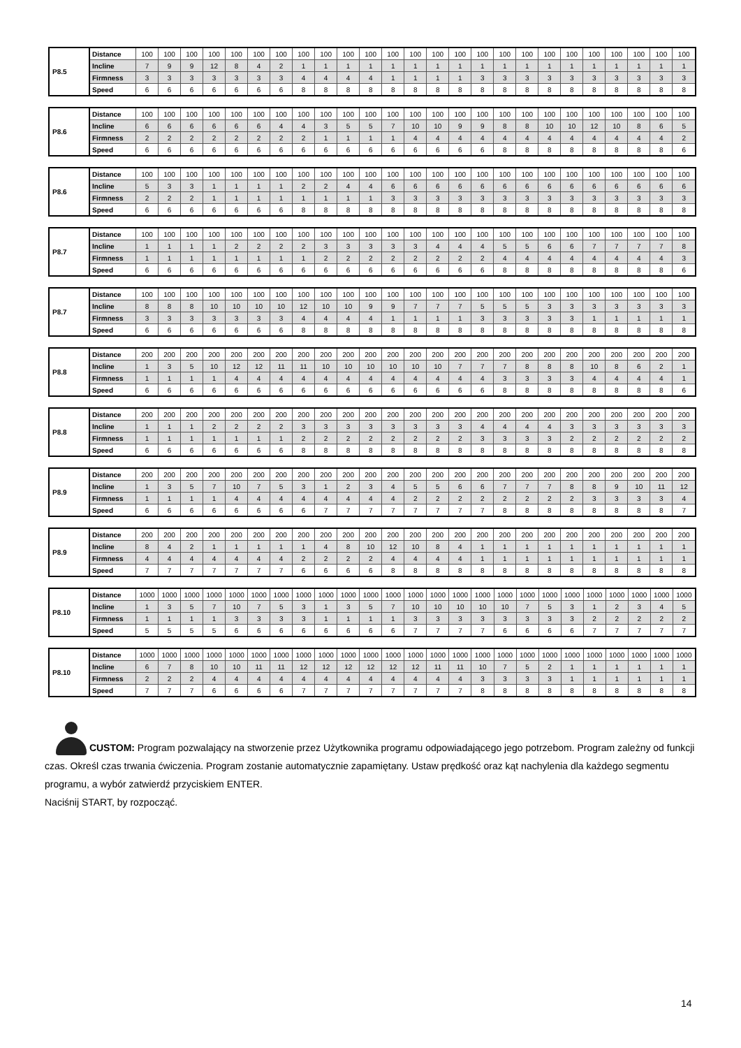| P8.5 | Distance | 100 | 100 | 100 | 100 | 100 | 100 | 100 | 100 | 100 | 100 | 100 | 100 | 100 | 100 | 100 | 100 | 100 | 100 | 100 | 100 | 100 | 100 | 100 | 100 | 100 |
| | Incline | 7 | 9 | 9 | 12 | 8 | 4 | 2 | 1 | 1 | 1 | 1 | 1 | 1 | 1 | 1 | 1 | 1 | 1 | 1 | 1 | 1 | 1 | 1 | 1 | 1 |
| | Firmness | 3 | 3 | 3 | 3 | 3 | 3 | 3 | 4 | 4 | 4 | 4 | 1 | 1 | 1 | 1 | 3 | 3 | 3 | 3 | 3 | 3 | 3 | 3 | 3 | 3 |
| | Speed | 6 | 6 | 6 | 6 | 6 | 6 | 6 | 8 | 8 | 8 | 8 | 8 | 8 | 8 | 8 | 8 | 8 | 8 | 8 | 8 | 8 | 8 | 8 | 8 | 8 |
| P8.6 | Distance | 100 | 100 | 100 | 100 | 100 | 100 | 100 | 100 | 100 | 100 | 100 | 100 | 100 | 100 | 100 | 100 | 100 | 100 | 100 | 100 | 100 | 100 | 100 | 100 | 100 |
| | Incline | 6 | 6 | 6 | 6 | 6 | 6 | 4 | 4 | 3 | 5 | 5 | 7 | 10 | 10 | 9 | 9 | 8 | 8 | 10 | 10 | 12 | 10 | 8 | 6 | 5 |
| | Firmness | 2 | 2 | 2 | 2 | 2 | 2 | 2 | 2 | 1 | 1 | 1 | 1 | 4 | 4 | 4 | 4 | 4 | 4 | 4 | 4 | 4 | 4 | 4 | 4 | 2 |
| | Speed | 6 | 6 | 6 | 6 | 6 | 6 | 6 | 6 | 6 | 6 | 6 | 6 | 6 | 6 | 6 | 6 | 8 | 8 | 8 | 8 | 8 | 8 | 8 | 8 | 6 |
| P8.6 | Distance | 100 | 100 | 100 | 100 | 100 | 100 | 100 | 100 | 100 | 100 | 100 | 100 | 100 | 100 | 100 | 100 | 100 | 100 | 100 | 100 | 100 | 100 | 100 | 100 | 100 |
| | Incline | 5 | 3 | 3 | 1 | 1 | 1 | 1 | 2 | 2 | 4 | 4 | 6 | 6 | 6 | 6 | 6 | 6 | 6 | 6 | 6 | 6 | 6 | 6 | 6 | 6 |
| | Firmness | 2 | 2 | 2 | 1 | 1 | 1 | 1 | 1 | 1 | 1 | 1 | 3 | 3 | 3 | 3 | 3 | 3 | 3 | 3 | 3 | 3 | 3 | 3 | 3 | 3 |
| | Speed | 6 | 6 | 6 | 6 | 6 | 6 | 6 | 8 | 8 | 8 | 8 | 8 | 8 | 8 | 8 | 8 | 8 | 8 | 8 | 8 | 8 | 8 | 8 | 8 | 8 |
| P8.7 | Distance | 100 | 100 | 100 | 100 | 100 | 100 | 100 | 100 | 100 | 100 | 100 | 100 | 100 | 100 | 100 | 100 | 100 | 100 | 100 | 100 | 100 | 100 | 100 | 100 | 100 |
| | Incline | 1 | 1 | 1 | 1 | 2 | 2 | 2 | 2 | 3 | 3 | 3 | 3 | 3 | 4 | 4 | 4 | 5 | 5 | 6 | 6 | 7 | 7 | 7 | 7 | 8 |
| | Firmness | 1 | 1 | 1 | 1 | 1 | 1 | 1 | 1 | 2 | 2 | 2 | 2 | 2 | 2 | 2 | 2 | 4 | 4 | 4 | 4 | 4 | 4 | 4 | 4 | 3 |
| | Speed | 6 | 6 | 6 | 6 | 6 | 6 | 6 | 6 | 6 | 6 | 6 | 6 | 6 | 6 | 6 | 6 | 8 | 8 | 8 | 8 | 8 | 8 | 8 | 8 | 6 |
| P8.7 | Distance | 100 | 100 | 100 | 100 | 100 | 100 | 100 | 100 | 100 | 100 | 100 | 100 | 100 | 100 | 100 | 100 | 100 | 100 | 100 | 100 | 100 | 100 | 100 | 100 | 100 |
| | Incline | 8 | 8 | 8 | 10 | 10 | 10 | 10 | 12 | 10 | 10 | 9 | 9 | 7 | 7 | 7 | 5 | 5 | 5 | 3 | 3 | 3 | 3 | 3 | 3 | 3 |
| | Firmness | 3 | 3 | 3 | 3 | 3 | 3 | 3 | 4 | 4 | 4 | 4 | 1 | 1 | 1 | 1 | 3 | 3 | 3 | 3 | 3 | 1 | 1 | 1 | 1 | 1 |
| | Speed | 6 | 6 | 6 | 6 | 6 | 6 | 6 | 8 | 8 | 8 | 8 | 8 | 8 | 8 | 8 | 8 | 8 | 8 | 8 | 8 | 8 | 8 | 8 | 8 | 8 |
| P8.8 | Distance | 200 | 200 | 200 | 200 | 200 | 200 | 200 | 200 | 200 | 200 | 200 | 200 | 200 | 200 | 200 | 200 | 200 | 200 | 200 | 200 | 200 | 200 | 200 | 200 | 200 |
| | Incline | 1 | 3 | 5 | 10 | 12 | 12 | 11 | 11 | 10 | 10 | 10 | 10 | 10 | 10 | 7 | 7 | 7 | 8 | 8 | 8 | 10 | 8 | 6 | 2 | 1 |
| | Firmness | 1 | 1 | 1 | 1 | 4 | 4 | 4 | 4 | 4 | 4 | 4 | 4 | 4 | 4 | 4 | 4 | 3 | 3 | 3 | 3 | 4 | 4 | 4 | 4 | 1 |
| | Speed | 6 | 6 | 6 | 6 | 6 | 6 | 6 | 6 | 6 | 6 | 6 | 6 | 6 | 6 | 6 | 6 | 8 | 8 | 8 | 8 | 8 | 8 | 8 | 8 | 6 |
| P8.8 | Distance | 200 | 200 | 200 | 200 | 200 | 200 | 200 | 200 | 200 | 200 | 200 | 200 | 200 | 200 | 200 | 200 | 200 | 200 | 200 | 200 | 200 | 200 | 200 | 200 | 200 |
| | Incline | 1 | 1 | 1 | 2 | 2 | 2 | 2 | 3 | 3 | 3 | 3 | 3 | 3 | 3 | 3 | 4 | 4 | 4 | 4 | 3 | 3 | 3 | 3 | 3 | 3 |
| | Firmness | 1 | 1 | 1 | 1 | 1 | 1 | 1 | 2 | 2 | 2 | 2 | 2 | 2 | 2 | 2 | 3 | 3 | 3 | 3 | 2 | 2 | 2 | 2 | 2 | 2 |
| | Speed | 6 | 6 | 6 | 6 | 6 | 6 | 6 | 8 | 8 | 8 | 8 | 8 | 8 | 8 | 8 | 8 | 8 | 8 | 8 | 8 | 8 | 8 | 8 | 8 | 8 |
| P8.9 | Distance | 200 | 200 | 200 | 200 | 200 | 200 | 200 | 200 | 200 | 200 | 200 | 200 | 200 | 200 | 200 | 200 | 200 | 200 | 200 | 200 | 200 | 200 | 200 | 200 | 200 |
| | Incline | 1 | 3 | 5 | 7 | 10 | 7 | 5 | 3 | 1 | 2 | 3 | 4 | 5 | 5 | 6 | 6 | 7 | 7 | 7 | 8 | 8 | 9 | 10 | 11 | 12 |
| | Firmness | 1 | 1 | 1 | 1 | 4 | 4 | 4 | 4 | 4 | 4 | 4 | 4 | 2 | 2 | 2 | 2 | 2 | 2 | 2 | 2 | 3 | 3 | 3 | 3 | 4 |
| | Speed | 6 | 6 | 6 | 6 | 6 | 6 | 6 | 6 | 7 | 7 | 7 | 7 | 7 | 7 | 7 | 7 | 8 | 8 | 8 | 8 | 8 | 8 | 8 | 8 | 7 |
| P8.9 | Distance | 200 | 200 | 200 | 200 | 200 | 200 | 200 | 200 | 200 | 200 | 200 | 200 | 200 | 200 | 200 | 200 | 200 | 200 | 200 | 200 | 200 | 200 | 200 | 200 | 200 |
| | Incline | 8 | 4 | 2 | 1 | 1 | 1 | 1 | 1 | 4 | 8 | 10 | 12 | 10 | 8 | 4 | 1 | 1 | 1 | 1 | 1 | 1 | 1 | 1 | 1 | 1 |
| | Firmness | 4 | 4 | 4 | 4 | 4 | 4 | 4 | 2 | 2 | 2 | 2 | 4 | 4 | 4 | 4 | 1 | 1 | 1 | 1 | 1 | 1 | 1 | 1 | 1 | 1 |
| | Speed | 7 | 7 | 7 | 7 | 7 | 7 | 7 | 6 | 6 | 6 | 6 | 8 | 8 | 8 | 8 | 8 | 8 | 8 | 8 | 8 | 8 | 8 | 8 | 8 | 8 |
| P8.10 | Distance | 1000 | 1000 | 1000 | 1000 | 1000 | 1000 | 1000 | 1000 | 1000 | 1000 | 1000 | 1000 | 1000 | 1000 | 1000 | 1000 | 1000 | 1000 | 1000 | 1000 | 1000 | 1000 | 1000 | 1000 | 1000 |
| | Incline | 1 | 3 | 5 | 7 | 10 | 7 | 5 | 3 | 1 | 3 | 5 | 7 | 10 | 10 | 10 | 10 | 10 | 7 | 5 | 3 | 1 | 2 | 3 | 4 | 5 |
| | Firmness | 1 | 1 | 1 | 1 | 3 | 3 | 3 | 3 | 1 | 1 | 1 | 1 | 3 | 3 | 3 | 3 | 3 | 3 | 3 | 3 | 2 | 2 | 2 | 2 | 2 |
| | Speed | 5 | 5 | 5 | 5 | 6 | 6 | 6 | 6 | 6 | 6 | 6 | 6 | 7 | 7 | 7 | 7 | 6 | 6 | 6 | 6 | 7 | 7 | 7 | 7 | 7 |
| P8.10 | Distance | 1000 | 1000 | 1000 | 1000 | 1000 | 1000 | 1000 | 1000 | 1000 | 1000 | 1000 | 1000 | 1000 | 1000 | 1000 | 1000 | 1000 | 1000 | 1000 | 1000 | 1000 | 1000 | 1000 | 1000 | 1000 |
| | Incline | 6 | 7 | 8 | 10 | 10 | 11 | 11 | 12 | 12 | 12 | 12 | 12 | 12 | 11 | 11 | 10 | 7 | 5 | 2 | 1 | 1 | 1 | 1 | 1 | 1 |
| | Firmness | 2 | 2 | 2 | 4 | 4 | 4 | 4 | 4 | 4 | 4 | 4 | 4 | 4 | 4 | 4 | 3 | 3 | 3 | 3 | 1 | 1 | 1 | 1 | 1 | 1 |
| | Speed | 7 | 7 | 7 | 6 | 6 | 6 | 6 | 7 | 7 | 7 | 7 | 7 | 7 | 7 | 7 | 8 | 8 | 8 | 8 | 8 | 8 | 8 | 8 | 8 | 8 |
CUSTOM: Program pozwalający na stworzenie przez Użytkownika programu odpowiadającego jego potrzebom. Program zależny od funkcji czas. Określ czas trwania ćwiczenia. Program zostanie automatycznie zapamiętany. Ustaw prędkość oraz kąt nachylenia dla każdego segmentu programu, a wybór zatwierdź przyciskiem ENTER.
Naciśnij START, by rozpocząć.
14